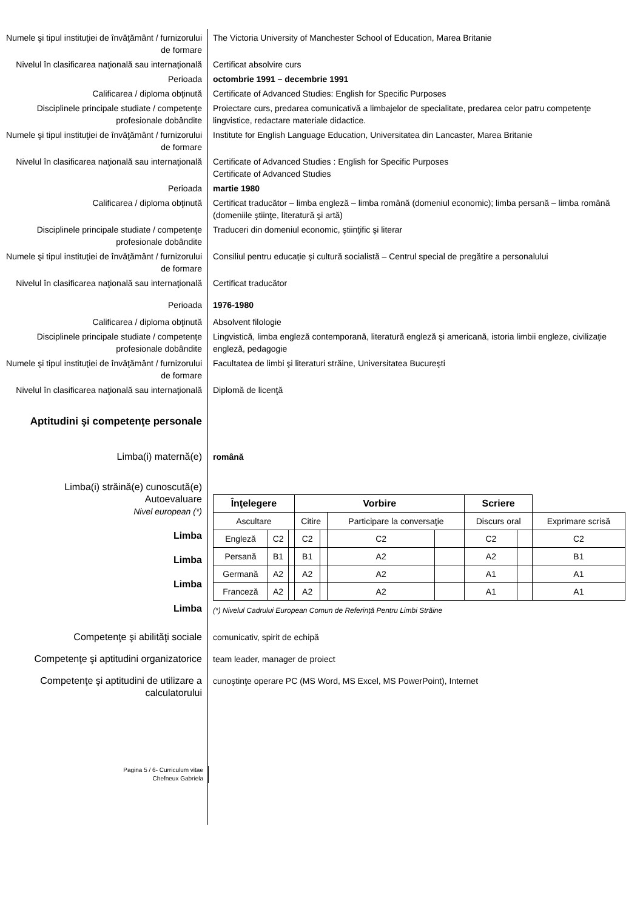Numele şi tipul instituţiei de învăţământ / furnizorului de formare
The Victoria University of Manchester School of Education, Marea Britanie
Nivelul în clasificarea naţională sau internaţională
Certificat absolvire curs
Perioada octombrie 1991 – decembrie 1991
Calificarea / diploma obţinută Certificate of Advanced Studies: English for Specific Purposes
Disciplinele principale studiate / competenţe profesionale dobândite
Proiectare curs, predarea comunicativă a limbajelor de specialitate, predarea celor patru competenţe lingvistice, redactare materiale didactice.
Numele şi tipul instituţiei de învăţământ / furnizorului de formare
Institute for English Language Education, Universitatea din Lancaster, Marea Britanie
Nivelul în clasificarea naţională sau internaţională
Certificate of Advanced Studies : English for Specific Purposes
Certificate of Advanced Studies
Perioada martie 1980
Calificarea / diploma obţinută Certificat traducător – limba engleză – limba română (domeniul economic); limba persană – limba română (domeniile ştiinţe, literatură şi artă)
Disciplinele principale studiate / competenţe profesionale dobândite
Traduceri din domeniul economic, ştiinţific şi literar
Numele şi tipul instituţiei de învăţământ / furnizorului de formare
Consiliul pentru educaţie şi cultură socialistă – Centrul special de pregătire a personalului
Nivelul în clasificarea naţională sau internaţională
Certificat traducător
Perioada 1976-1980
Calificarea / diploma obţinută Absolvent filologie
Disciplinele principale studiate / competenţe profesionale dobândite
Lingvistică, limba engleză contemporană, literatură engleză şi americană, istoria limbii engleze, civilizaţie engleză, pedagogie
Numele şi tipul instituţiei de învăţământ / furnizorului de formare
Facultatea de limbi şi literaturi străine, Universitatea Bucureşti
Nivelul în clasificarea naţională sau internaţională
Diplomă de licenţă
Aptitudini şi competenţe personale
Limba(i) maternă(e) română
Limba(i) străină(e) cunoscută(e)
Autoevaluare
Nivel european (*)
Limba
Limba
Limba
Limba
| Înţelegere | | | Vorbire | | | | Scriere | | |
| --- | --- | --- | --- | --- | --- | --- | --- | --- | --- |
| Ascultare | | | Citire | | Participare la conversaţie | | Discurs oral | | Exprimare scrisă |
| Engleză | C2 | | C2 | | C2 | | C2 | | C2 |
| Persană | B1 | | B1 | | A2 | | A2 | | B1 |
| Germană | A2 | | A2 | | A2 | | A1 | | A1 |
| Franceză | A2 | | A2 | | A2 | | A1 | | A1 |
(*) Nivelul Cadrului European Comun de Referinţă Pentru Limbi Străine
Competenţe şi abilităţi sociale comunicativ, spirit de echipă
Competenţe şi aptitudini organizatorice
team leader, manager de proiect
Competenţe şi aptitudini de utilizare a calculatorului
cunoştinţe operare PC (MS Word, MS Excel, MS PowerPoint), Internet
Pagina 5 / 6- Curriculum vitae
Chefneux Gabriela